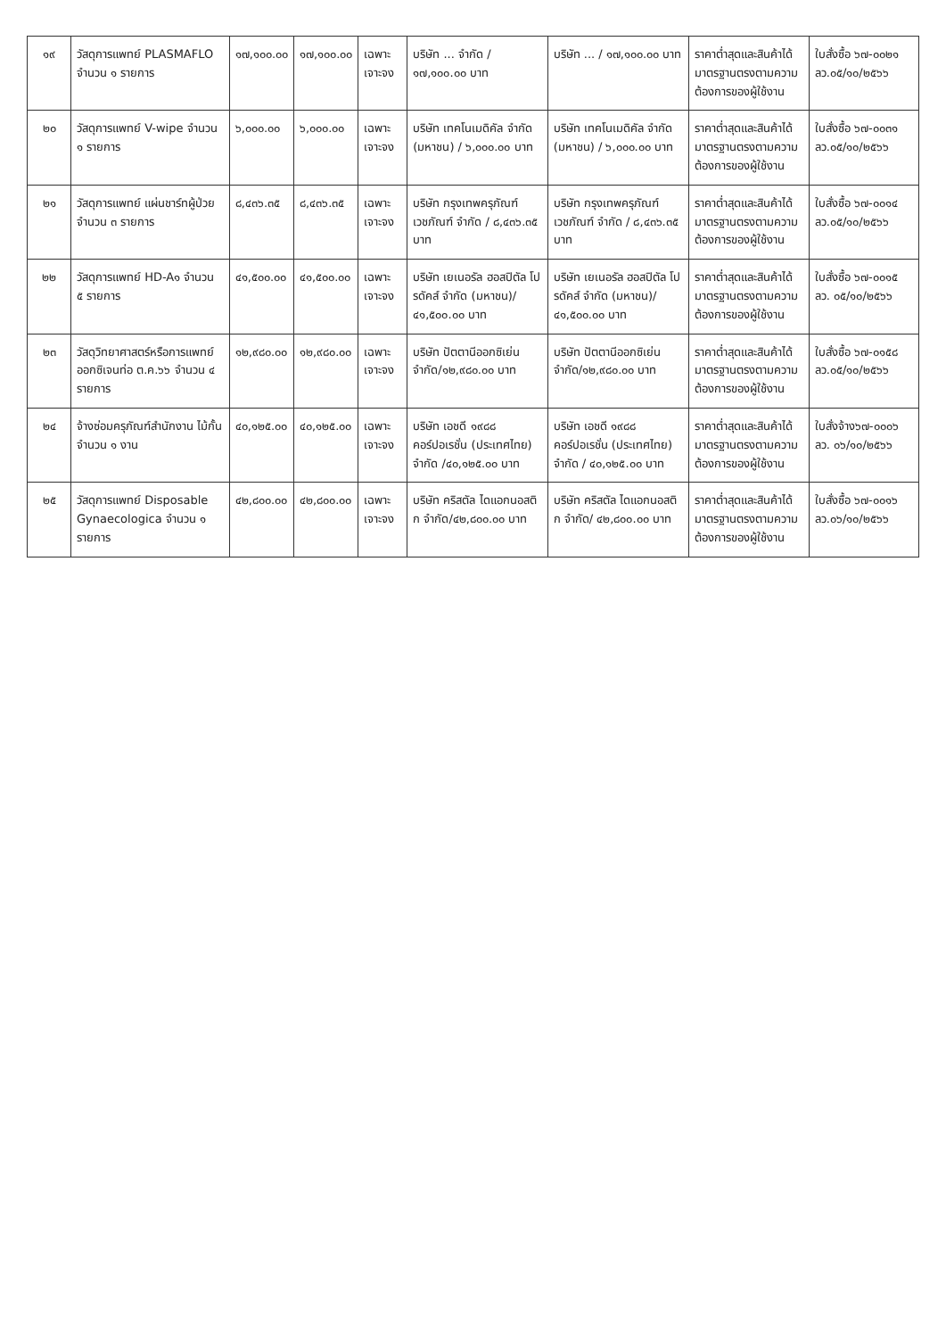| ๑๙ | วัสดุการแพทย์ PLASMAFLO จำนวน ๑ รายการ | ๑๗,๑๐๐.๐๐ | ๑๗,๑๐๐.๐๐ | เฉพาะเจาะจง | บริษัท ... จำกัด / ๑๗,๑๐๐.๐๐ บาท | บริษัท ... / ๑๗,๑๐๐.๐๐ บาท | ราคาต่ำสุดและสินค้าได้มาตรฐานตรงตามความต้องการของผู้ใช้งาน | ใบสั่งซื้อ ๖๗-๐๐๒๑ ลว.๐๕/๑๐/๒๕๖๖ |
| ๒๐ | วัสดุการแพทย์ V-wipe จำนวน ๑ รายการ | ๖,๐๐๐.๐๐ | ๖,๐๐๐.๐๐ | เฉพาะเจาะจง | บริษัท เทคโนเมดิคัล จำกัด (มหาชน) / ๖,๐๐๐.๐๐ บาท | บริษัท เทคโนเมดิคัล จำกัด (มหาชน) / ๖,๐๐๐.๐๐ บาท | ราคาต่ำสุดและสินค้าได้มาตรฐานตรงตามความต้องการของผู้ใช้งาน | ใบสั่งซื้อ ๖๗-๐๐๓๑ ลว.๐๕/๑๐/๒๕๖๖ |
| ๒๑ | วัสดุการแพทย์ แผ่นชาร์ทผู้ป่วย จำนวน ๓ รายการ | ๘,๔๓๖.๓๕ | ๘,๔๓๖.๓๕ | เฉพาะเจาะจง | บริษัท กรุงเทพครุภัณฑ์เวชภัณฑ์ จำกัด / ๘,๔๓๖.๓๕ บาท | บริษัท กรุงเทพครุภัณฑ์เวชภัณฑ์ จำกัด / ๘,๔๓๖.๓๕ บาท | ราคาต่ำสุดและสินค้าได้มาตรฐานตรงตามความต้องการของผู้ใช้งาน | ใบสั่งซื้อ ๖๗-๐๐๑๔ ลว.๐๕/๑๐/๒๕๖๖ |
| ๒๒ | วัสดุการแพทย์ HD-A๑ จำนวน ๕ รายการ | ๔๑,๕๐๐.๐๐ | ๔๑,๕๐๐.๐๐ | เฉพาะเจาะจง | บริษัท เยเนอรัล ฮอสปิตัล โปรดัคส์ จำกัด (มหาชน)/๔๑,๕๐๐.๐๐ บาท | บริษัท เยเนอรัล ฮอสปิตัล โปรดัคส์ จำกัด (มหาชน)/๔๑,๕๐๐.๐๐ บาท | ราคาต่ำสุดและสินค้าได้มาตรฐานตรงตามความต้องการของผู้ใช้งาน | ใบสั่งซื้อ ๖๗-๐๐๑๕ ลว. ๐๕/๑๐/๒๕๖๖ |
| ๒๓ | วัสดุวิทยาศาสตร์หรือการแพทย์ ออกซิเจนท่อ ต.ค.๖๖ จำนวน ๔ รายการ | ๑๒,๙๘๐.๐๐ | ๑๒,๙๘๐.๐๐ | เฉพาะเจาะจง | บริษัท ปัตตานีออกซิเย่น จำกัด/๑๒,๙๘๐.๐๐ บาท | บริษัท ปัตตานีออกซิเย่น จำกัด/๑๒,๙๘๐.๐๐ บาท | ราคาต่ำสุดและสินค้าได้มาตรฐานตรงตามความต้องการของผู้ใช้งาน | ใบสั่งซื้อ ๖๗-๐๑๕๘ ลว.๐๕/๑๐/๒๕๖๖ |
| ๒๔ | จ้างซ่อมครุภัณฑ์สำนักงาน ไม้กั้น จำนวน ๑ งาน | ๔๐,๑๒๕.๐๐ | ๔๐,๑๒๕.๐๐ | เฉพาะเจาะจง | บริษัท เอชดี ๑๙๘๘ คอร์ปอเรชั่น (ประเทศไทย) จำกัด /๔๐,๑๒๕.๐๐ บาท | บริษัท เอชดี ๑๙๘๘ คอร์ปอเรชั่น (ประเทศไทย) จำกัด / ๔๐,๑๒๕.๐๐ บาท | ราคาต่ำสุดและสินค้าได้มาตรฐานตรงตามความต้องการของผู้ใช้งาน | ใบสั่งจ้าง๖๗-๐๐๐๖ ลว. ๐๖/๑๐/๒๕๖๖ |
| ๒๕ | วัสดุการแพทย์ Disposable Gynaecologica จำนวน ๑ รายการ | ๔๒,๘๐๐.๐๐ | ๔๒,๘๐๐.๐๐ | เฉพาะเจาะจง | บริษัท คริสตัล ไดแอกนอสติก จำกัด/๔๒,๘๐๐.๐๐ บาท | บริษัท คริสตัล ไดแอกนอสติก จำกัด/ ๔๒,๘๐๐.๐๐ บาท | ราคาต่ำสุดและสินค้าได้มาตรฐานตรงตามความต้องการของผู้ใช้งาน | ใบสั่งซื้อ ๖๗-๐๐๑๖ ลว.๐๖/๑๐/๒๕๖๖ |